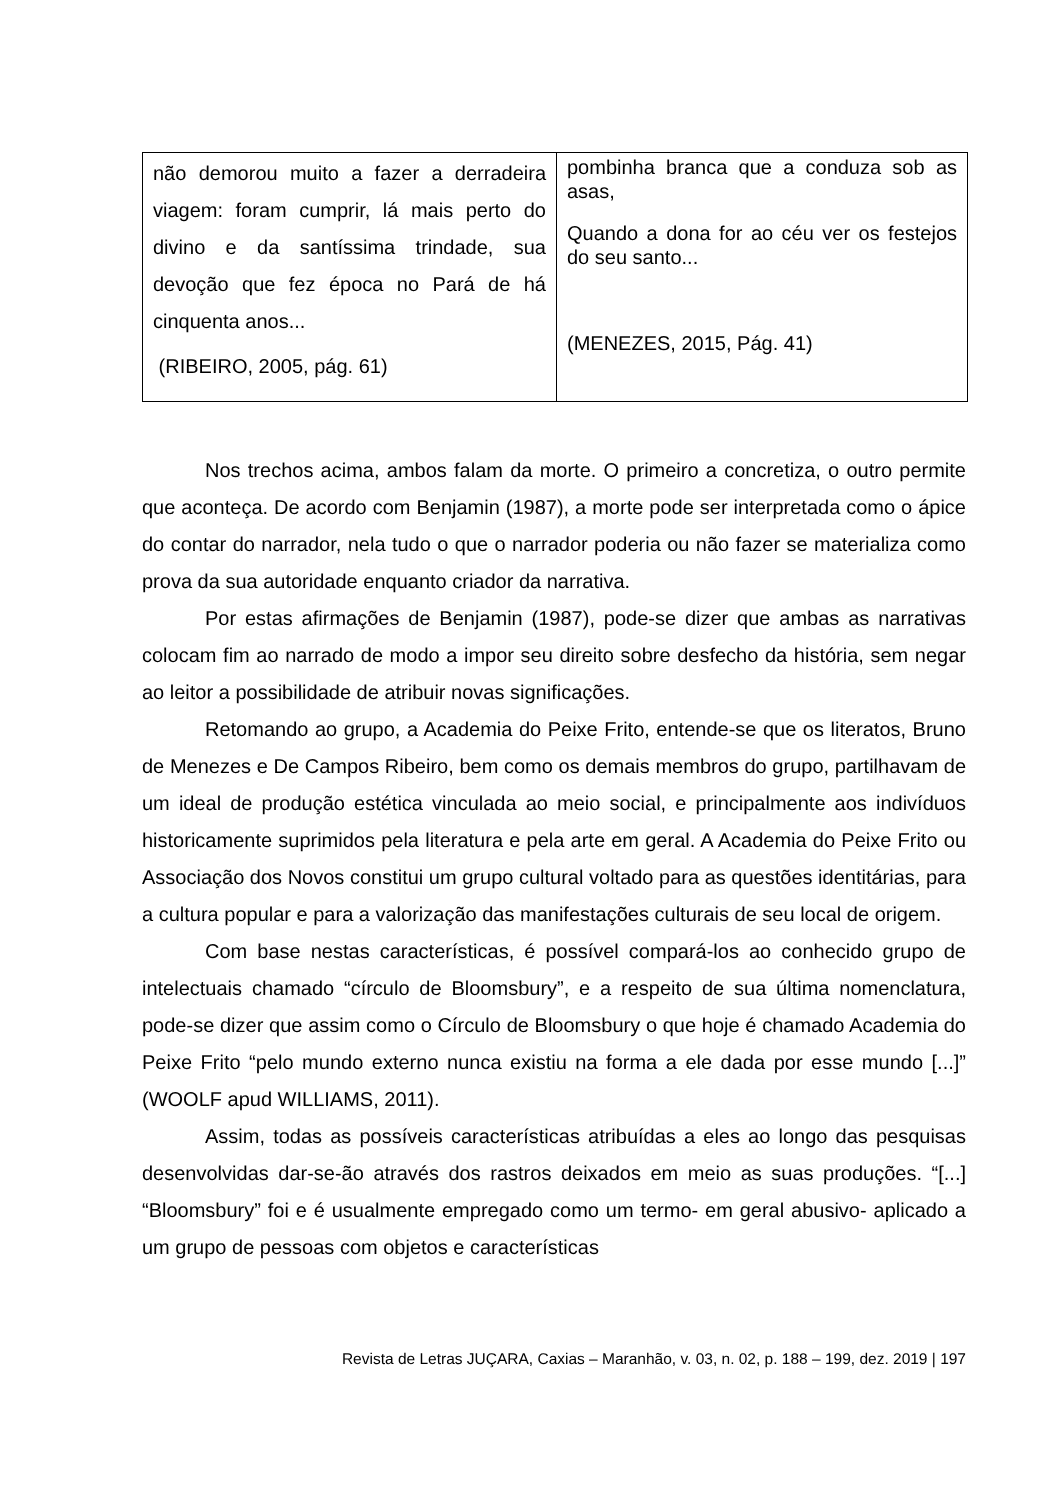| não demorou muito a fazer a derradeira viagem: foram cumprir, lá mais perto do divino e da santíssima trindade, sua devoção que fez época no Pará de há cinquenta anos... (RIBEIRO, 2005, pág. 61) | pombinha branca que a conduza sob as asas, Quando a dona for ao céu ver os festejos do seu santo... (MENEZES, 2015, Pág. 41) |
Nos trechos acima, ambos falam da morte. O primeiro a concretiza, o outro permite que aconteça. De acordo com Benjamin (1987), a morte pode ser interpretada como o ápice do contar do narrador, nela tudo o que o narrador poderia ou não fazer se materializa como prova da sua autoridade enquanto criador da narrativa.
Por estas afirmações de Benjamin (1987), pode-se dizer que ambas as narrativas colocam fim ao narrado de modo a impor seu direito sobre desfecho da história, sem negar ao leitor a possibilidade de atribuir novas significações.
Retomando ao grupo, a Academia do Peixe Frito, entende-se que os literatos, Bruno de Menezes e De Campos Ribeiro, bem como os demais membros do grupo, partilhavam de um ideal de produção estética vinculada ao meio social, e principalmente aos indivíduos historicamente suprimidos pela literatura e pela arte em geral. A Academia do Peixe Frito ou Associação dos Novos constitui um grupo cultural voltado para as questões identitárias, para a cultura popular e para a valorização das manifestações culturais de seu local de origem.
Com base nestas características, é possível compará-los ao conhecido grupo de intelectuais chamado “círculo de Bloomsbury”, e a respeito de sua última nomenclatura, pode-se dizer que assim como o Círculo de Bloomsbury o que hoje é chamado Academia do Peixe Frito “pelo mundo externo nunca existiu na forma a ele dada por esse mundo [...]” (WOOLF apud WILLIAMS, 2011).
Assim, todas as possíveis características atribuídas a eles ao longo das pesquisas desenvolvidas dar-se-ão através dos rastros deixados em meio as suas produções. “[...] “Bloomsbury” foi e é usualmente empregado como um termo- em geral abusivo- aplicado a um grupo de pessoas com objetos e características
Revista de Letras JUÇARA, Caxias – Maranhão, v. 03, n. 02, p. 188 – 199, dez. 2019 | 197